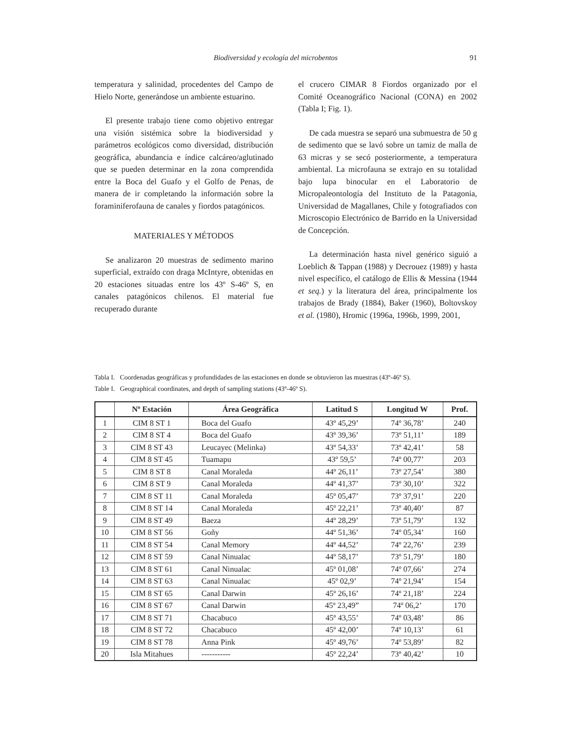Biodiversidad y ecología del microbentos 91
temperatura y salinidad, procedentes del Campo de Hielo Norte, generándose un ambiente estuarino.
El presente trabajo tiene como objetivo entregar una visión sistémica sobre la biodiversidad y parámetros ecológicos como diversidad, distribución geográfica, abundancia e índice calcáreo/aglutinado que se pueden determinar en la zona comprendida entre la Boca del Guafo y el Golfo de Penas, de manera de ir completando la información sobre la foraminiferofauna de canales y fiordos patagónicos.
MATERIALES Y MÉTODOS
Se analizaron 20 muestras de sedimento marino superficial, extraído con draga McIntyre, obtenidas en 20 estaciones situadas entre los 43º S-46º S, en canales patagónicos chilenos. El material fue recuperado durante
el crucero CIMAR 8 Fiordos organizado por el Comité Oceanográfico Nacional (CONA) en 2002 (Tabla I; Fig. 1).
De cada muestra se separó una submuestra de 50 g de sedimento que se lavó sobre un tamiz de malla de 63 micras y se secó posteriormente, a temperatura ambiental. La microfauna se extrajo en su totalidad bajo lupa binocular en el Laboratorio de Micropaleontología del Instituto de la Patagonia, Universidad de Magallanes, Chile y fotografiados con Microscopio Electrónico de Barrido en la Universidad de Concepción.
La determinación hasta nivel genérico siguió a Loeblich & Tappan (1988) y Decrouez (1989) y hasta nivel específico, el catálogo de Ellis & Messina (1944 et seq.) y la literatura del área, principalmente los trabajos de Brady (1884), Baker (1960), Boltovskoy et al. (1980), Hromic (1996a, 1996b, 1999, 2001,
Tabla I. Coordenadas geográficas y profundidades de las estaciones en donde se obtuvieron las muestras (43º-46º S).
Table I. Geographical coordinates, and depth of sampling stations (43º-46º S).
| | Nº Estación | Área Geográfica | Latitud S | Longitud W | Prof. |
| --- | --- | --- | --- | --- | --- |
| 1 | CIM 8 ST 1 | Boca del Guafo | 43º 45,29’ | 74º 36,78’ | 240 |
| 2 | CIM 8 ST 4 | Boca del Guafo | 43º 39,36’ | 73º 51,11’ | 189 |
| 3 | CIM 8 ST 43 | Leucayec (Melinka) | 43º 54,33’ | 73º 42,41’ | 58 |
| 4 | CIM 8 ST 45 | Tuamapu | 43º 59,5’ | 74º 00,77’ | 203 |
| 5 | CIM 8 ST 8 | Canal Moraleda | 44º 26,11’ | 73º 27,54’ | 380 |
| 6 | CIM 8 ST 9 | Canal Moraleda | 44º 41,37’ | 73º 30,10’ | 322 |
| 7 | CIM 8 ST 11 | Canal Moraleda | 45º 05,47’ | 73º 37,91’ | 220 |
| 8 | CIM 8 ST 14 | Canal Moraleda | 45º 22,21’ | 73º 40,40’ | 87 |
| 9 | CIM 8 ST 49 | Baeza | 44º 28,29’ | 73º 51,79’ | 132 |
| 10 | CIM 8 ST 56 | Goñy | 44º 51,36’ | 74º 05,34’ | 160 |
| 11 | CIM 8 ST 54 | Canal Memory | 44º 44,52’ | 74º 22,76’ | 239 |
| 12 | CIM 8 ST 59 | Canal Ninualac | 44º 58,17’ | 73º 51,79’ | 180 |
| 13 | CIM 8 ST 61 | Canal Ninualac | 45º 01,08’ | 74º 07,66’ | 274 |
| 14 | CIM 8 ST 63 | Canal Ninualac | 45º 02,9’ | 74º 21,94’ | 154 |
| 15 | CIM 8 ST 65 | Canal Darwin | 45º 26,16’ | 74º 21,18’ | 224 |
| 16 | CIM 8 ST 67 | Canal Darwin | 45º 23,49” | 74º 06,2’ | 170 |
| 17 | CIM 8 ST 71 | Chacabuco | 45º 43,55’ | 74º 03,48’ | 86 |
| 18 | CIM 8 ST 72 | Chacabuco | 45º 42,00’ | 74º 10,13’ | 61 |
| 19 | CIM 8 ST 78 | Anna Pink | 45º 49,76’ | 74º 53,89’ | 82 |
| 20 | Isla Mitahues | ----------- | 45º 22,24’ | 73º 40,42’ | 10 |